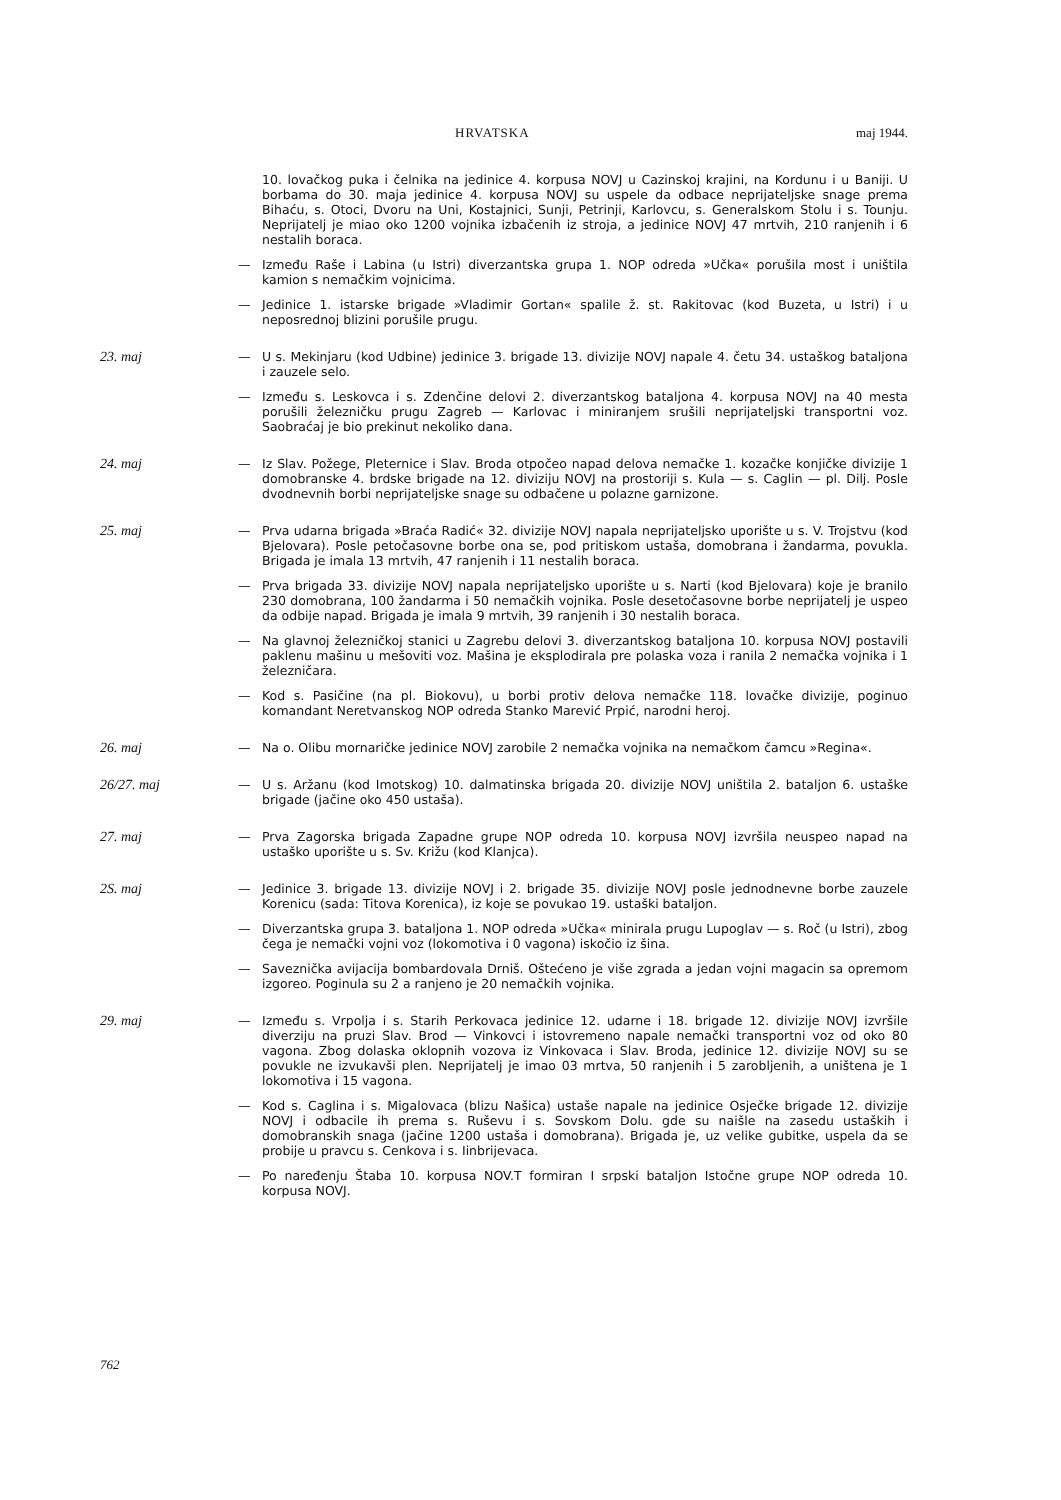HRVATSKA maj 1944.
10. lovačkog puka i čelnika na jedinice 4. korpusa NOVJ u Cazinskoj krajini, na Kordunu i u Baniji. U borbama do 30. maja jedinice 4. korpusa NOVJ su uspele da odbace neprijateljske snage prema Bihaću, s. Otoci, Dvoru na Uni, Kostajnici, Sunji, Petrinji, Karlovcu, s. Generalskom Stolu i s. Tounju. Neprijatelj je miao oko 1200 vojnika izbačenih iz stroja, a jedinice NOVJ 47 mrtvih, 210 ranjenih i 6 nestalih boraca.
— Između Raše i Labina (u Istri) diverzantska grupa 1. NOP odreda »Učka« porušila most i uništila kamion s nemačkim vojnicima.
— Jedinice 1. istarske brigade »Vladimir Gortan« spalile ž. st. Rakitovac (kod Buzeta, u Istri) i u neposrednoj blizini porušile prugu.
23. maj — U s. Mekinjaru (kod Udbine) jedinice 3. brigade 13. divizije NOVJ napale 4. četu 34. ustaškog bataljona i zauzele selo.
— Između s. Leskovca i s. Zdenčine delovi 2. diverzantskog bataljona 4. korpusa NOVJ na 40 mesta porušili železničku prugu Zagreb — Karlovac i miniranjem srušili neprijateljski transportni voz. Saobraćaj je bio prekinut nekoliko dana.
24. maj — Iz Slav. Požege, Pleternice i Slav. Broda otpočeo napad delova nemačke 1. kozačke konjičke divizije 1 domobranske 4. brdske brigade na 12. diviziju NOVJ na prostoriji s. Kula — s. Caglin — pl. Dilj. Posle dvodnevnih borbi neprijateljske snage su odbačene u polazne garnizone.
25. maj — Prva udarna brigada »Braća Radić« 32. divizije NOVJ napala neprijateljsko uporište u s. V. Trojstvu (kod Bjelovara). Posle petočasovne borbe ona se, pod pritiskom ustaša, domobrana i žandarma, povukla. Brigada je imala 13 mrtvih, 47 ranjenih i 11 nestalih boraca.
— Prva brigada 33. divizije NOVJ napala neprijateljsko uporište u s. Narti (kod Bjelovara) koje je branilo 230 domobrana, 100 žandarma i 50 nemačkih vojnika. Posle desetočasovne borbe neprijatelj je uspeo da odbije napad. Brigada je imala 9 mrtvih, 39 ranjenih i 30 nestalih boraca.
— Na glavnoj železničkoj stanici u Zagrebu delovi 3. diverzantskog bataljona 10. korpusa NOVJ postavili paklenu mašinu u mešoviti voz. Mašina je eksplodirala pre polaska voza i ranila 2 nemačka vojnika i 1 železničara.
— Kod s. Pasičine (na pl. Biokovu), u borbi protiv delova nemačke 118. lovačke divizije, poginuo komandant Neretvanskog NOP odreda Stanko Marević Prpić, narodni heroj.
26. maj — Na o. Olibu mornaričke jedinice NOVJ zarobile 2 nemačka vojnika na nemačkom čamcu »Regina«.
26/27. maj — U s. Aržanu (kod Imotskog) 10. dalmatinska brigada 20. divizije NOVJ uništila 2. bataljon 6. ustaške brigade (jačine oko 450 ustaša).
27. maj — Prva Zagorska brigada Zapadne grupe NOP odreda 10. korpusa NOVJ izvršila neuspeo napad na ustaško uporište u s. Sv. Križu (kod Klanjca).
2S. maj — Jedinice 3. brigade 13. divizije NOVJ i 2. brigade 35. divizije NOVJ posle jednodnevne borbe zauzele Korenicu (sada: Titova Korenica), iz koje se povukao 19. ustaški bataljon.
— Diverzantska grupa 3. bataljona 1. NOP odreda »Učka« minirala prugu Lupoglav — s. Roč (u Istri), zbog čega je nemački vojni voz (lokomotiva i 0 vagona) iskočio iz šina.
— Saveznička avijacija bombardovala Drniš. Oštećeno je više zgrada a jedan vojni magacin sa opremom izgoreo. Poginula su 2 a ranjeno je 20 nemačkih vojnika.
29. maj — Između s. Vrpolja i s. Starih Perkovaca jedinice 12. udarne i 18. brigade 12. divizije NOVJ izvršile diverziju na pruzi Slav. Brod — Vinkovci i istovremeno napale nemački transportni voz od oko 80 vagona. Zbog dolaska oklopnih vozova iz Vinkovaca i Slav. Broda, jedinice 12. divizije NOVJ su se povukle ne izvukavši plen. Neprijatelj je imao 03 mrtva, 50 ranjenih i 5 zarobljenih, a uništena je 1 lokomotiva i 15 vagona.
— Kod s. Caglina i s. Migalovaca (blizu Našica) ustaše napale na jedinice Osječke brigade 12. divizije NOVJ i odbacile ih prema s. Ruševu i s. Sovskom Dolu. gde su naišle na zasedu ustaških i domobranskih snaga (jačine 1200 ustaša i domobrana). Brigada je, uz velike gubitke, uspela da se probije u pravcu s. Cenkova i s. Iinbrijevaca.
— Po naređenju Štaba 10. korpusa NOV.T formiran I srpski bataljon Istočne grupe NOP odreda 10. korpusa NOVJ.
762